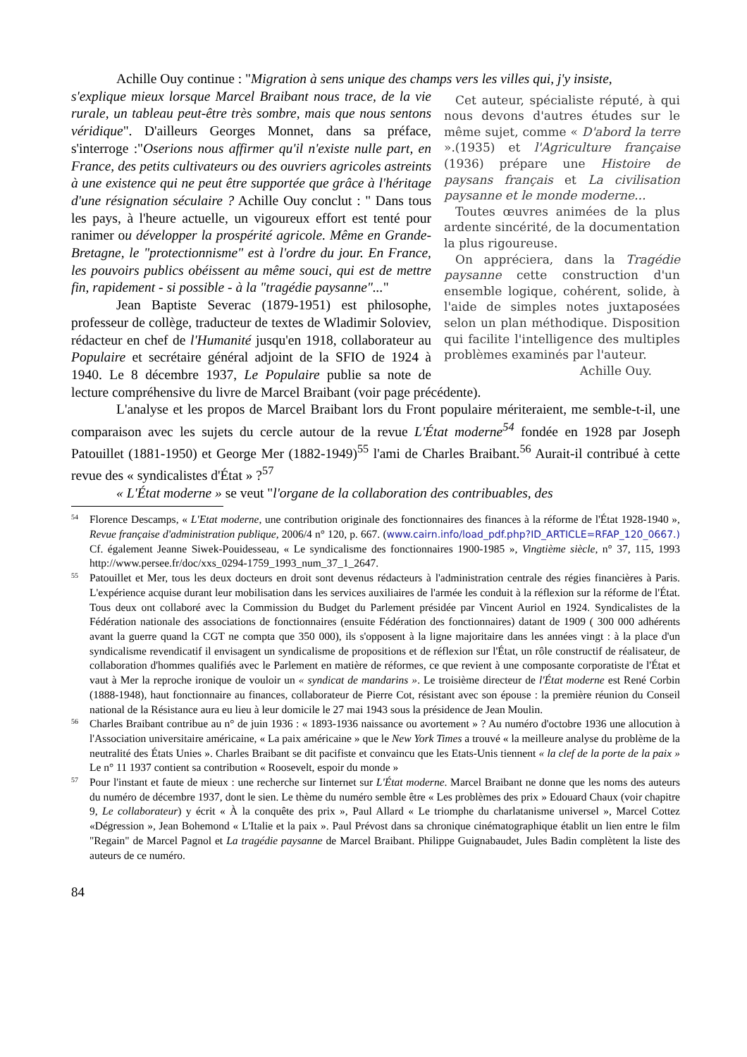Achille Ouy continue : "Migration à sens unique des champs vers les villes qui, j'y insiste,
Cet auteur, spécialiste réputé, à qui nous devons d'autres études sur le même sujet, comme « D'abord la terre ».(1935) et l'Agriculture française (1936) prépare une Histoire de paysans français et La civilisation paysanne et le monde moderne...
Toutes œuvres animées de la plus ardente sincérité, de la documentation la plus rigoureuse.
On appréciera, dans la Tragédie paysanne cette construction d'un ensemble logique, cohérent, solide, à l'aide de simples notes juxtaposées selon un plan méthodique. Disposition qui facilite l'intelligence des multiples problèmes examinés par l'auteur.
Achille Ouy.
s'explique mieux lorsque Marcel Braibant nous trace, de la vie rurale, un tableau peut-être très sombre, mais que nous sentons véridique". D'ailleurs Georges Monnet, dans sa préface, s'interroge :"Oserions nous affirmer qu'il n'existe nulle part, en France, des petits cultivateurs ou des ouvriers agricoles astreints à une existence qui ne peut être supportée que grâce à l'héritage d'une résignation séculaire ? Achille Ouy conclut : " Dans tous les pays, à l'heure actuelle, un vigoureux effort est tenté pour ranimer ou développer la prospérité agricole. Même en Grande-Bretagne, le "protectionnisme" est à l'ordre du jour. En France, les pouvoirs publics obéissent au même souci, qui est de mettre fin, rapidement - si possible - à la "tragédie paysanne"..."
Jean Baptiste Severac (1879-1951) est philosophe, professeur de collège, traducteur de textes de Wladimir Soloviev, rédacteur en chef de l'Humanité jusqu'en 1918, collaborateur au Populaire et secrétaire général adjoint de la SFIO de 1924 à 1940. Le 8 décembre 1937, Le Populaire publie sa note de lecture compréhensive du livre de Marcel Braibant (voir page précédente).
L'analyse et les propos de Marcel Braibant lors du Front populaire mériteraient, me semble-t-il, une comparaison avec les sujets du cercle autour de la revue L'État moderne<sup>54</sup> fondée en 1928 par Joseph Patouillet (1881-1950) et George Mer (1882-1949)<sup>55</sup> l'ami de Charles Braibant.<sup>56</sup> Aurait-il contribué à cette revue des « syndicalistes d'État » ?<sup>57</sup>
« L'État moderne » se veut "l'organe de la collaboration des contribuables, des
54 Florence Descamps, « L'Etat moderne, une contribution originale des fonctionnaires des finances à la réforme de l'État 1928-1940 », Revue française d'administration publique, 2006/4 n° 120, p. 667. (www.cairn.info/load_pdf.php?ID_ARTICLE=RFAP_120_0667.) Cf. également Jeanne Siwek-Pouidesseau, « Le syndicalisme des fonctionnaires 1900-1985 », Vingtième siècle, n° 37, 115, 1993 http://www.persee.fr/doc/xxs_0294-1759_1993_num_37_1_2647.
55 Patouillet et Mer, tous les deux docteurs en droit sont devenus rédacteurs à l'administration centrale des régies financières à Paris. L'expérience acquise durant leur mobilisation dans les services auxiliaires de l'armée les conduit à la réflexion sur la réforme de l'État. Tous deux ont collaboré avec la Commission du Budget du Parlement présidée par Vincent Auriol en 1924. Syndicalistes de la Fédération nationale des associations de fonctionnaires (ensuite Fédération des fonctionnaires) datant de 1909 ( 300 000 adhérents avant la guerre quand la CGT ne compta que 350 000), ils s'opposent à la ligne majoritaire dans les années vingt : à la place d'un syndicalisme revendicatif il envisagent un syndicalisme de propositions et de réflexion sur l'État, un rôle constructif de réalisateur, de collaboration d'hommes qualifiés avec le Parlement en matière de réformes, ce que revient à une composante corporatiste de l'État et vaut à Mer la reproche ironique de vouloir un « syndicat de mandarins ». Le troisième directeur de l'État moderne est René Corbin (1888-1948), haut fonctionnaire au finances, collaborateur de Pierre Cot, résistant avec son épouse : la première réunion du Conseil national de la Résistance aura eu lieu à leur domicile le 27 mai 1943 sous la présidence de Jean Moulin.
56 Charles Braibant contribue au n° de juin 1936 : « 1893-1936 naissance ou avortement » ? Au numéro d'octobre 1936 une allocution à l'Association universitaire américaine, « La paix américaine » que le New York Times a trouvé « la meilleure analyse du problème de la neutralité des États Unies ». Charles Braibant se dit pacifiste et convaincu que les Etats-Unis tiennent « la clef de la porte de la paix » Le n° 11 1937 contient sa contribution « Roosevelt, espoir du monde »
57 Pour l'instant et faute de mieux : une recherche sur Iinternet sur L'État moderne. Marcel Braibant ne donne que les noms des auteurs du numéro de décembre 1937, dont le sien. Le thème du numéro semble être « Les problèmes des prix » Edouard Chaux (voir chapitre 9, Le collaborateur) y écrit « À la conquête des prix », Paul Allard « Le triomphe du charlatanisme universel », Marcel Cottez «Dégression », Jean Bohemond « L'Italie et la paix ». Paul Prévost dans sa chronique cinématographique établit un lien entre le film "Regain" de Marcel Pagnol et La tragédie paysanne de Marcel Braibant. Philippe Guignabaudet, Jules Badin complètent la liste des auteurs de ce numéro.
84